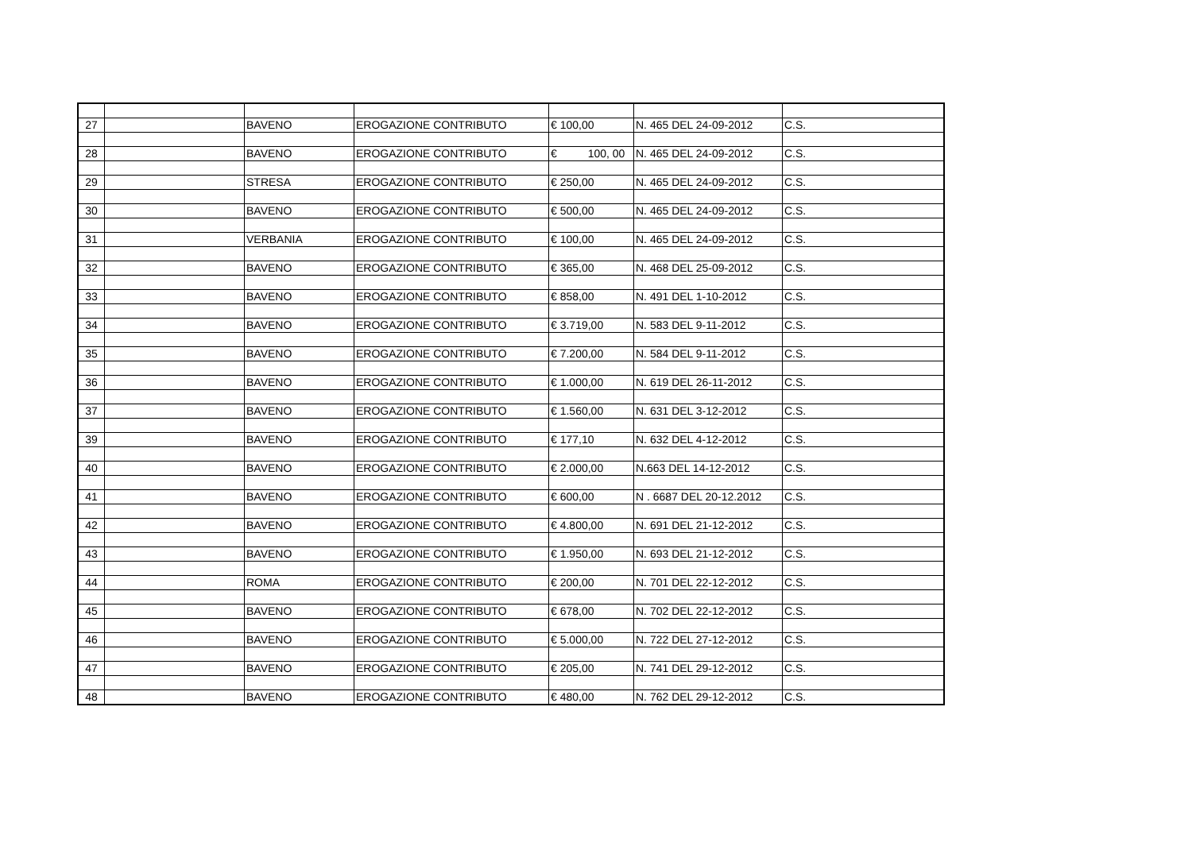| 27 | | BAVENO | EROGAZIONE CONTRIBUTO | € 100,00 | N. 465 DEL 24-09-2012 | C.S. |
| 28 | | BAVENO | EROGAZIONE CONTRIBUTO | € 100, 00 | N. 465 DEL 24-09-2012 | C.S. |
| 29 | | STRESA | EROGAZIONE CONTRIBUTO | € 250,00 | N. 465 DEL 24-09-2012 | C.S. |
| 30 | | BAVENO | EROGAZIONE CONTRIBUTO | € 500,00 | N. 465 DEL 24-09-2012 | C.S. |
| 31 | | VERBANIA | EROGAZIONE CONTRIBUTO | € 100,00 | N. 465 DEL 24-09-2012 | C.S. |
| 32 | | BAVENO | EROGAZIONE CONTRIBUTO | € 365,00 | N. 468 DEL 25-09-2012 | C.S. |
| 33 | | BAVENO | EROGAZIONE CONTRIBUTO | € 858,00 | N. 491 DEL 1-10-2012 | C.S. |
| 34 | | BAVENO | EROGAZIONE CONTRIBUTO | € 3.719,00 | N. 583 DEL 9-11-2012 | C.S. |
| 35 | | BAVENO | EROGAZIONE CONTRIBUTO | € 7.200,00 | N. 584 DEL 9-11-2012 | C.S. |
| 36 | | BAVENO | EROGAZIONE CONTRIBUTO | € 1.000,00 | N. 619 DEL 26-11-2012 | C.S. |
| 37 | | BAVENO | EROGAZIONE CONTRIBUTO | € 1.560,00 | N. 631 DEL 3-12-2012 | C.S. |
| 39 | | BAVENO | EROGAZIONE CONTRIBUTO | € 177,10 | N. 632 DEL 4-12-2012 | C.S. |
| 40 | | BAVENO | EROGAZIONE CONTRIBUTO | € 2.000,00 | N.663 DEL 14-12-2012 | C.S. |
| 41 | | BAVENO | EROGAZIONE CONTRIBUTO | € 600,00 | N . 6687 DEL 20-12.2012 | C.S. |
| 42 | | BAVENO | EROGAZIONE CONTRIBUTO | € 4.800,00 | N. 691 DEL 21-12-2012 | C.S. |
| 43 | | BAVENO | EROGAZIONE CONTRIBUTO | € 1.950,00 | N. 693 DEL 21-12-2012 | C.S. |
| 44 | | ROMA | EROGAZIONE CONTRIBUTO | € 200,00 | N. 701 DEL 22-12-2012 | C.S. |
| 45 | | BAVENO | EROGAZIONE CONTRIBUTO | € 678,00 | N. 702 DEL 22-12-2012 | C.S. |
| 46 | | BAVENO | EROGAZIONE CONTRIBUTO | € 5.000,00 | N. 722 DEL 27-12-2012 | C.S. |
| 47 | | BAVENO | EROGAZIONE CONTRIBUTO | € 205,00 | N. 741 DEL 29-12-2012 | C.S. |
| 48 | | BAVENO | EROGAZIONE CONTRIBUTO | € 480,00 | N. 762 DEL 29-12-2012 | C.S. |